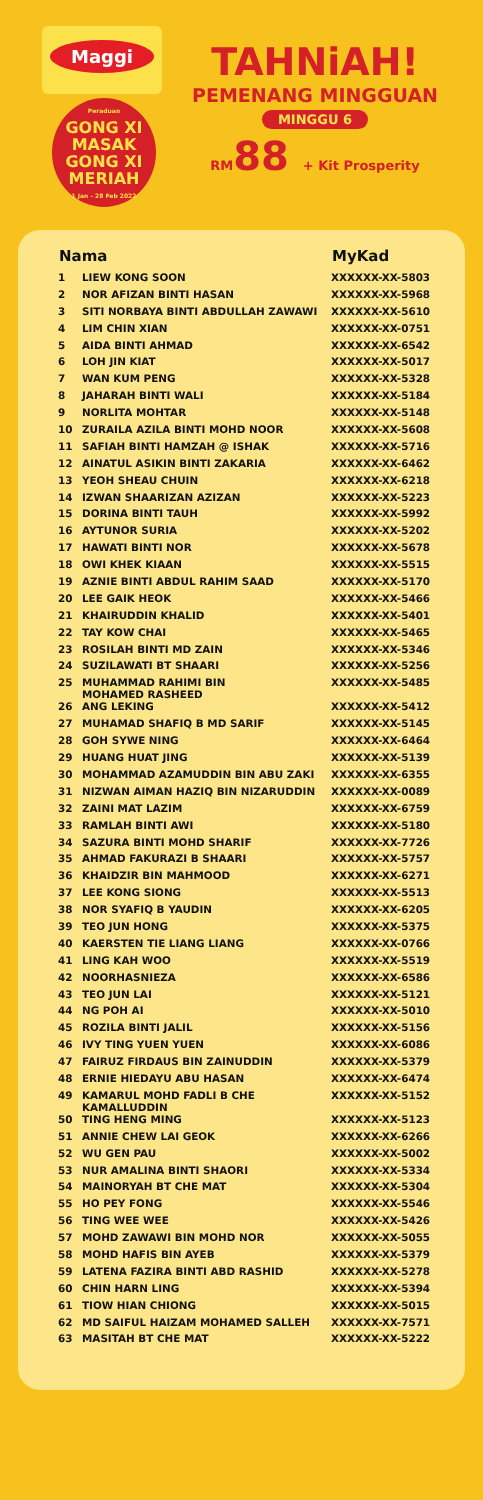Maggi
Peraduan
GONG XI
MASAK
GONG XI
MERIAH
1 Jan - 28 Feb 2022
TAHNiAH!
PEMENANG MINGGUAN
MINGGU 6
RM88 + Kit Prosperity
| Nama | | MyKad |
| --- | --- | --- |
| 1 | LIEW KONG SOON | XXXXXX-XX-5803 |
| 2 | NOR AFIZAN BINTI HASAN | XXXXXX-XX-5968 |
| 3 | SITI NORBAYA BINTI ABDULLAH ZAWAWI | XXXXXX-XX-5610 |
| 4 | LIM CHIN XIAN | XXXXXX-XX-0751 |
| 5 | AIDA BINTI AHMAD | XXXXXX-XX-6542 |
| 6 | LOH JIN KIAT | XXXXXX-XX-5017 |
| 7 | WAN KUM PENG | XXXXXX-XX-5328 |
| 8 | JAHARAH BINTI WALI | XXXXXX-XX-5184 |
| 9 | NORLITA MOHTAR | XXXXXX-XX-5148 |
| 10 | ZURAILA AZILA BINTI MOHD NOOR | XXXXXX-XX-5608 |
| 11 | SAFIAH BINTI HAMZAH @ ISHAK | XXXXXX-XX-5716 |
| 12 | AINATUL ASIKIN BINTI ZAKARIA | XXXXXX-XX-6462 |
| 13 | YEOH SHEAU CHUIN | XXXXXX-XX-6218 |
| 14 | IZWAN SHAARIZAN AZIZAN | XXXXXX-XX-5223 |
| 15 | DORINA BINTI TAUH | XXXXXX-XX-5992 |
| 16 | AYTUNOR SURIA | XXXXXX-XX-5202 |
| 17 | HAWATI BINTI NOR | XXXXXX-XX-5678 |
| 18 | OWI KHEK KIAAN | XXXXXX-XX-5515 |
| 19 | AZNIE BINTI ABDUL RAHIM SAAD | XXXXXX-XX-5170 |
| 20 | LEE GAIK HEOK | XXXXXX-XX-5466 |
| 21 | KHAIRUDDIN KHALID | XXXXXX-XX-5401 |
| 22 | TAY KOW CHAI | XXXXXX-XX-5465 |
| 23 | ROSILAH BINTI MD ZAIN | XXXXXX-XX-5346 |
| 24 | SUZILAWATI BT SHAARI | XXXXXX-XX-5256 |
| 25 | MUHAMMAD RAHIMI BIN MOHAMED RASHEED | XXXXXX-XX-5485 |
| 26 | ANG LEKING | XXXXXX-XX-5412 |
| 27 | MUHAMAD SHAFIQ B MD SARIF | XXXXXX-XX-5145 |
| 28 | GOH SYWE NING | XXXXXX-XX-6464 |
| 29 | HUANG HUAT JING | XXXXXX-XX-5139 |
| 30 | MOHAMMAD AZAMUDDIN BIN ABU ZAKI | XXXXXX-XX-6355 |
| 31 | NIZWAN AIMAN HAZIQ BIN NIZARUDDIN | XXXXXX-XX-0089 |
| 32 | ZAINI MAT LAZIM | XXXXXX-XX-6759 |
| 33 | RAMLAH BINTI AWI | XXXXXX-XX-5180 |
| 34 | SAZURA BINTI MOHD SHARIF | XXXXXX-XX-7726 |
| 35 | AHMAD FAKURAZI B SHAARI | XXXXXX-XX-5757 |
| 36 | KHAIDZIR BIN MAHMOOD | XXXXXX-XX-6271 |
| 37 | LEE KONG SIONG | XXXXXX-XX-5513 |
| 38 | NOR SYAFIQ B YAUDIN | XXXXXX-XX-6205 |
| 39 | TEO JUN HONG | XXXXXX-XX-5375 |
| 40 | KAERSTEN TIE LIANG LIANG | XXXXXX-XX-0766 |
| 41 | LING KAH WOO | XXXXXX-XX-5519 |
| 42 | NOORHASNIEZA | XXXXXX-XX-6586 |
| 43 | TEO JUN LAI | XXXXXX-XX-5121 |
| 44 | NG POH AI | XXXXXX-XX-5010 |
| 45 | ROZILA BINTI JALIL | XXXXXX-XX-5156 |
| 46 | IVY TING YUEN YUEN | XXXXXX-XX-6086 |
| 47 | FAIRUZ FIRDAUS BIN ZAINUDDIN | XXXXXX-XX-5379 |
| 48 | ERNIE HIEDAYU ABU HASAN | XXXXXX-XX-6474 |
| 49 | KAMARUL MOHD FADLI B CHE KAMALLUDDIN | XXXXXX-XX-5152 |
| 50 | TING HENG MING | XXXXXX-XX-5123 |
| 51 | ANNIE CHEW LAI GEOK | XXXXXX-XX-6266 |
| 52 | WU GEN PAU | XXXXXX-XX-5002 |
| 53 | NUR AMALINA BINTI SHAORI | XXXXXX-XX-5334 |
| 54 | MAINORYAH BT CHE MAT | XXXXXX-XX-5304 |
| 55 | HO PEY FONG | XXXXXX-XX-5546 |
| 56 | TING WEE WEE | XXXXXX-XX-5426 |
| 57 | MOHD ZAWAWI BIN MOHD NOR | XXXXXX-XX-5055 |
| 58 | MOHD HAFIS BIN AYEB | XXXXXX-XX-5379 |
| 59 | LATENA FAZIRA BINTI ABD RASHID | XXXXXX-XX-5278 |
| 60 | CHIN HARN LING | XXXXXX-XX-5394 |
| 61 | TIOW HIAN CHIONG | XXXXXX-XX-5015 |
| 62 | MD SAIFUL HAIZAM MOHAMED SALLEH | XXXXXX-XX-7571 |
| 63 | MASITAH BT CHE MAT | XXXXXX-XX-5222 |